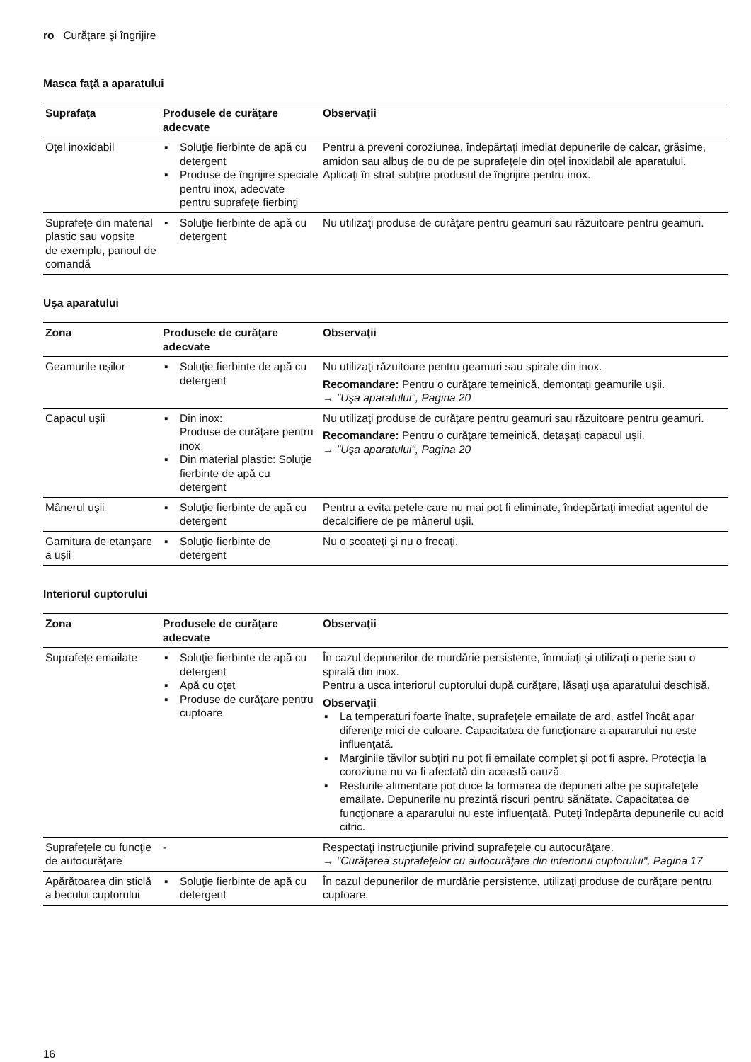ro Curăţare şi îngrijire
Masca faţă a aparatului
| Suprafaţa | Produsele de curăţare adecvate | Observaţii |
| --- | --- | --- |
| Oţel inoxidabil | ▪ Soluţie fierbinte de apă cu detergent ▪ Produse de îngrijire speciale pentru inox, adecvate pentru suprafeţe fierbinţi | Pentru a preveni coroziunea, îndepărtaţi imediat depunerile de calcar, grăsime, amidon sau albuş de ou de pe suprafeţele din oţel inoxidabil ale aparatului. Aplicaţi în strat subţire produsul de îngrijire pentru inox. |
| Suprafeţe din material plastic sau vopsite de exemplu, panoul de comandă | ▪ Soluţie fierbinte de apă cu detergent | Nu utilizaţi produse de curăţare pentru geamuri sau răzuitoare pentru geamuri. |
Uşa aparatului
| Zona | Produsele de curăţare adecvate | Observaţii |
| --- | --- | --- |
| Geamurile uşilor | ▪ Soluţie fierbinte de apă cu detergent | Nu utilizaţi răzuitoare pentru geamuri sau spirale din inox. Recomandare: Pentru o curăţare temeinică, demontaţi geamurile uşii. → "Uşa aparatului", Pagina 20 |
| Capacul uşii | ▪ Din inox: Produse de curăţare pentru inox ▪ Din material plastic: Soluţie fierbinte de apă cu detergent | Nu utilizaţi produse de curăţare pentru geamuri sau răzuitoare pentru geamuri. Recomandare: Pentru o curăţare temeinică, detaşaţi capacul uşii. → "Uşa aparatului", Pagina 20 |
| Mânerul uşii | ▪ Soluţie fierbinte de apă cu detergent | Pentru a evita petele care nu mai pot fi eliminate, îndepărtaţi imediat agentul de decalcifiere de pe mânerul uşii. |
| Garnitura de etanşare a uşii | ▪ Soluţie fierbinte de detergent | Nu o scoateţi şi nu o frecaţi. |
Interiorul cuptorului
| Zona | Produsele de curăţare adecvate | Observaţii |
| --- | --- | --- |
| Suprafeţe emailate | ▪ Soluţie fierbinte de apă cu detergent ▪ Apă cu oţet ▪ Produse de curăţare pentru cuptoare | În cazul depunerilor de murdărie persistente, înmuiaţi şi utilizaţi o perie sau o spirală din inox. Pentru a usca interiorul cuptorului după curăţare, lăsaţi uşa aparatului deschisă. Observaţii ▪ La temperaturi foarte înalte, suprafeţele emailate de ard, astfel încât apar diferenţe mici de culoare. Capacitatea de funcţionare a apararului nu este influenţată. ▪ Marginile tăvilor subţiri nu pot fi emailate complet şi pot fi aspre. Protecţia la coroziune nu va fi afectată din această cauză. ▪ Resturile alimentare pot duce la formarea de depuneri albe pe suprafeţele emailate. Depunerile nu prezintă riscuri pentru sănătate. Capacitatea de funcţionare a apararului nu este influenţată. Puteţi îndepărta depunerile cu acid citric. |
| Suprafeţele cu funcţie de autocurăţare | - | Respectaţi instrucţiunile privind suprafeţele cu autocurăţare. → "Curăţarea suprafeţelor cu autocurăţare din interiorul cuptorului", Pagina 17 |
| Apărătoarea din sticlă a becului cuptorului | ▪ Soluţie fierbinte de apă cu detergent | În cazul depunerilor de murdărie persistente, utilizaţi produse de curăţare pentru cuptoare. |
16